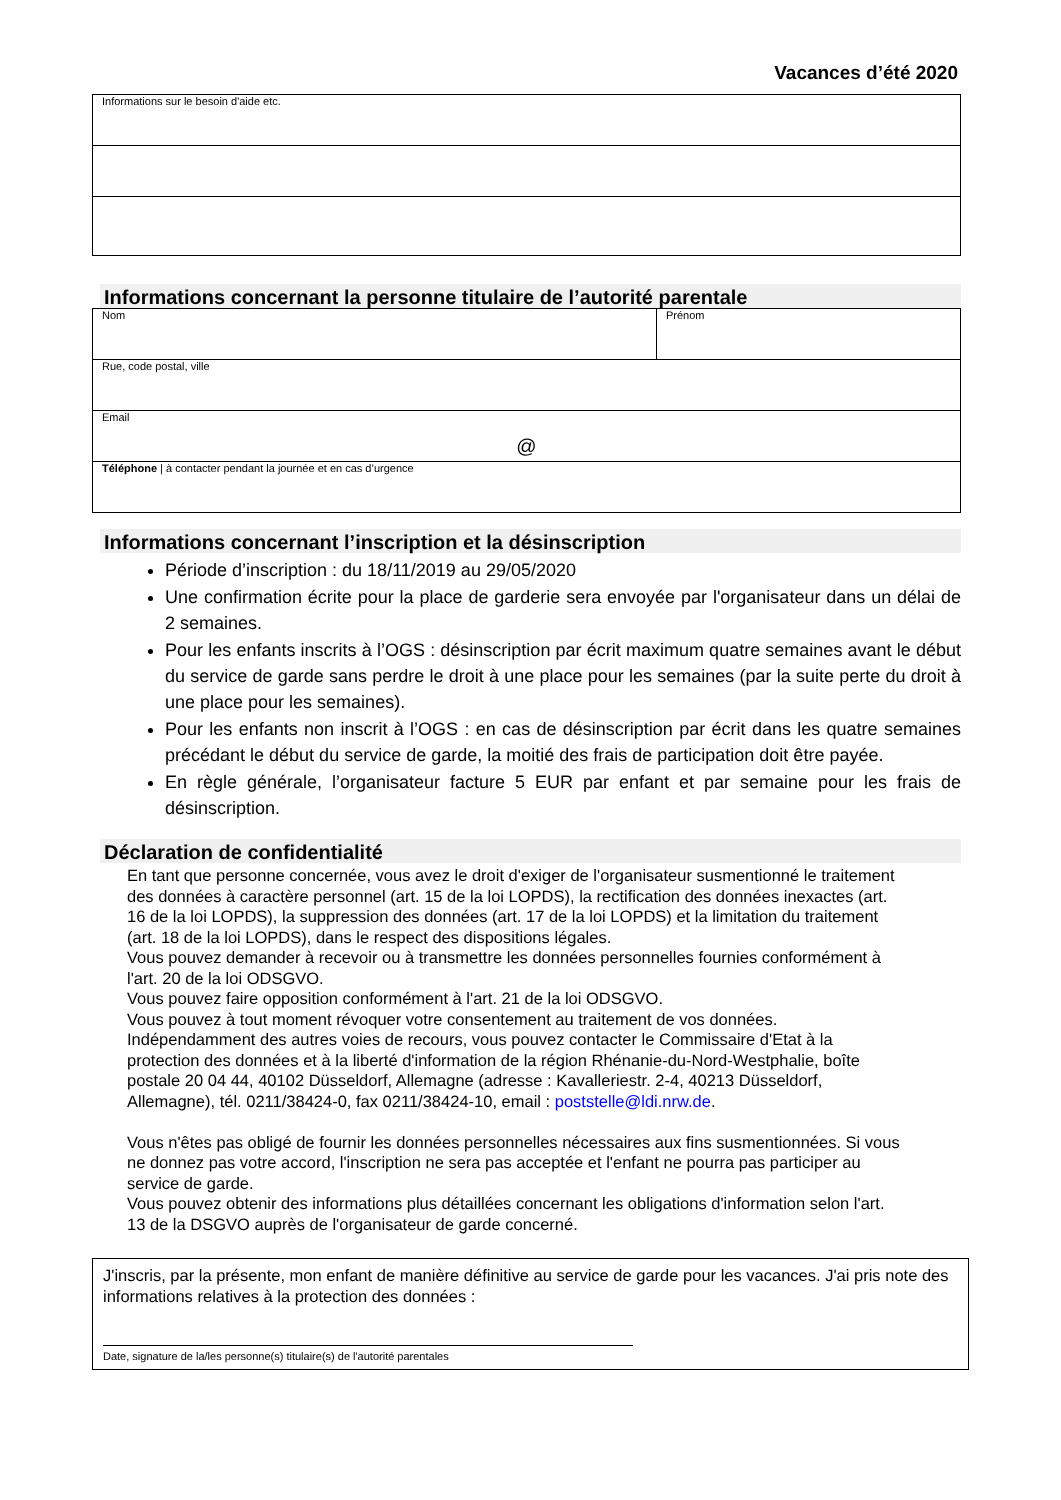Vacances d’été 2020
| Informations sur le besoin d'aide etc. |
Informations concernant la personne titulaire de l’autorité parentale
| Nom | Prénom |
| Rue, code postal, ville | |
| Email @ | |
| Téléphone / à contacter pendant la journée et en cas d’urgence | |
Informations concernant l’inscription et la désinscription
Période d’inscription : du 18/11/2019 au 29/05/2020
Une confirmation écrite pour la place de garderie sera envoyée par l'organisateur dans un délai de 2 semaines.
Pour les enfants inscrits à l’OGS : désinscription par écrit maximum quatre semaines avant le début du service de garde sans perdre le droit à une place pour les semaines (par la suite perte du droit à une place pour les semaines).
Pour les enfants non inscrit à l’OGS : en cas de désinscription par écrit dans les quatre semaines précédant le début du service de garde, la moitié des frais de participation doit être payée.
En règle générale, l’organisateur facture 5 EUR par enfant et par semaine pour les frais de désinscription.
Déclaration de confidentialité
En tant que personne concernée, vous avez le droit d'exiger de l'organisateur susmentionné le traitement des données à caractère personnel (art. 15 de la loi LOPDS), la rectification des données inexactes (art. 16 de la loi LOPDS), la suppression des données (art. 17 de la loi LOPDS) et la limitation du traitement (art. 18 de la loi LOPDS), dans le respect des dispositions légales.
Vous pouvez demander à recevoir ou à transmettre les données personnelles fournies conformément à l'art. 20 de la loi ODSGVO.
Vous pouvez faire opposition conformément à l'art. 21 de la loi ODSGVO.
Vous pouvez à tout moment révoquer votre consentement au traitement de vos données.
Indépendamment des autres voies de recours, vous pouvez contacter le Commissaire d'Etat à la protection des données et à la liberté d'information de la région Rhénanie-du-Nord-Westphalie, boîte postale 20 04 44, 40102 Düsseldorf, Allemagne (adresse : Kavalleriestr. 2-4, 40213 Düsseldorf, Allemagne), tél. 0211/38424-0, fax 0211/38424-10, email : poststelle@ldi.nrw.de.
Vous n'êtes pas obligé de fournir les données personnelles nécessaires aux fins susmentionnées. Si vous ne donnez pas votre accord, l'inscription ne sera pas acceptée et l'enfant ne pourra pas participer au service de garde.
Vous pouvez obtenir des informations plus détaillées concernant les obligations d'information selon l'art. 13 de la DSGVO auprès de l'organisateur de garde concerné.
J'inscris, par la présente, mon enfant de manière définitive au service de garde pour les vacances. J'ai pris note des informations relatives à la protection des données :
Date, signature de la/les personne(s) titulaire(s) de l'autorité parentales